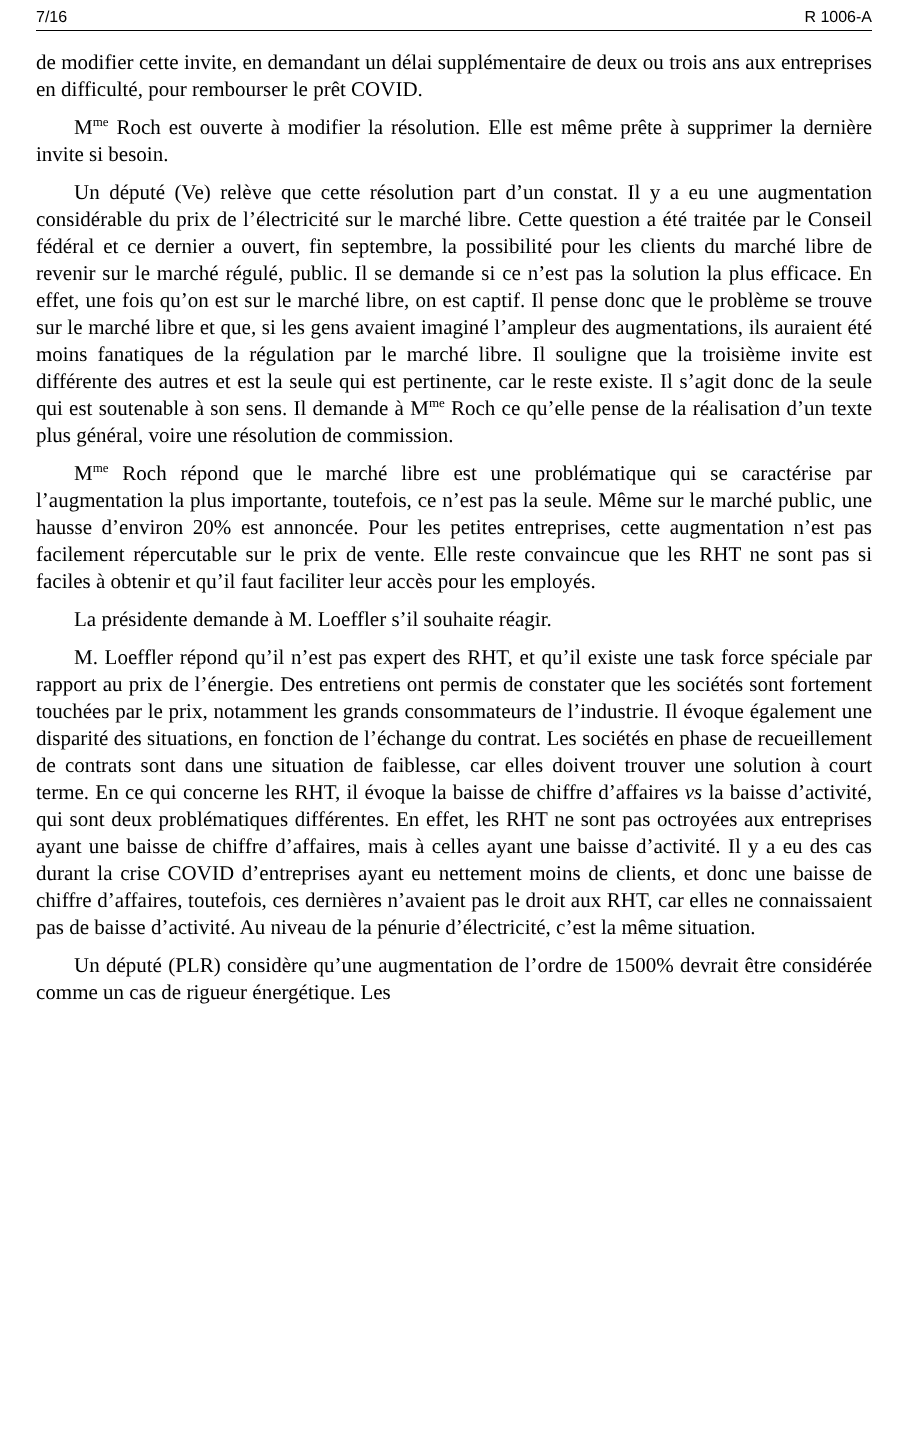7/16 R 1006-A
de modifier cette invite, en demandant un délai supplémentaire de deux ou trois ans aux entreprises en difficulté, pour rembourser le prêt COVID.
M<sup>me</sup> Roch est ouverte à modifier la résolution. Elle est même prête à supprimer la dernière invite si besoin.
Un député (Ve) relève que cette résolution part d’un constat. Il y a eu une augmentation considérable du prix de l’électricité sur le marché libre. Cette question a été traitée par le Conseil fédéral et ce dernier a ouvert, fin septembre, la possibilité pour les clients du marché libre de revenir sur le marché régulé, public. Il se demande si ce n’est pas la solution la plus efficace. En effet, une fois qu’on est sur le marché libre, on est captif. Il pense donc que le problème se trouve sur le marché libre et que, si les gens avaient imaginé l’ampleur des augmentations, ils auraient été moins fanatiques de la régulation par le marché libre. Il souligne que la troisième invite est différente des autres et est la seule qui est pertinente, car le reste existe. Il s’agit donc de la seule qui est soutenable à son sens. Il demande à M<sup>me</sup> Roch ce qu’elle pense de la réalisation d’un texte plus général, voire une résolution de commission.
M<sup>me</sup> Roch répond que le marché libre est une problématique qui se caractérise par l’augmentation la plus importante, toutefois, ce n’est pas la seule. Même sur le marché public, une hausse d’environ 20% est annoncée. Pour les petites entreprises, cette augmentation n’est pas facilement répercutable sur le prix de vente. Elle reste convaincue que les RHT ne sont pas si faciles à obtenir et qu’il faut faciliter leur accès pour les employés.
La présidente demande à M. Loeffler s’il souhaite réagir.
M. Loeffler répond qu’il n’est pas expert des RHT, et qu’il existe une task force spéciale par rapport au prix de l’énergie. Des entretiens ont permis de constater que les sociétés sont fortement touchées par le prix, notamment les grands consommateurs de l’industrie. Il évoque également une disparité des situations, en fonction de l’échange du contrat. Les sociétés en phase de recueillement de contrats sont dans une situation de faiblesse, car elles doivent trouver une solution à court terme. En ce qui concerne les RHT, il évoque la baisse de chiffre d’affaires vs la baisse d’activité, qui sont deux problématiques différentes. En effet, les RHT ne sont pas octroyées aux entreprises ayant une baisse de chiffre d’affaires, mais à celles ayant une baisse d’activité. Il y a eu des cas durant la crise COVID d’entreprises ayant eu nettement moins de clients, et donc une baisse de chiffre d’affaires, toutefois, ces dernières n’avaient pas le droit aux RHT, car elles ne connaissaient pas de baisse d’activité. Au niveau de la pénurie d’électricité, c’est la même situation.
Un député (PLR) considère qu’une augmentation de l’ordre de 1500% devrait être considérée comme un cas de rigueur énergétique. Les